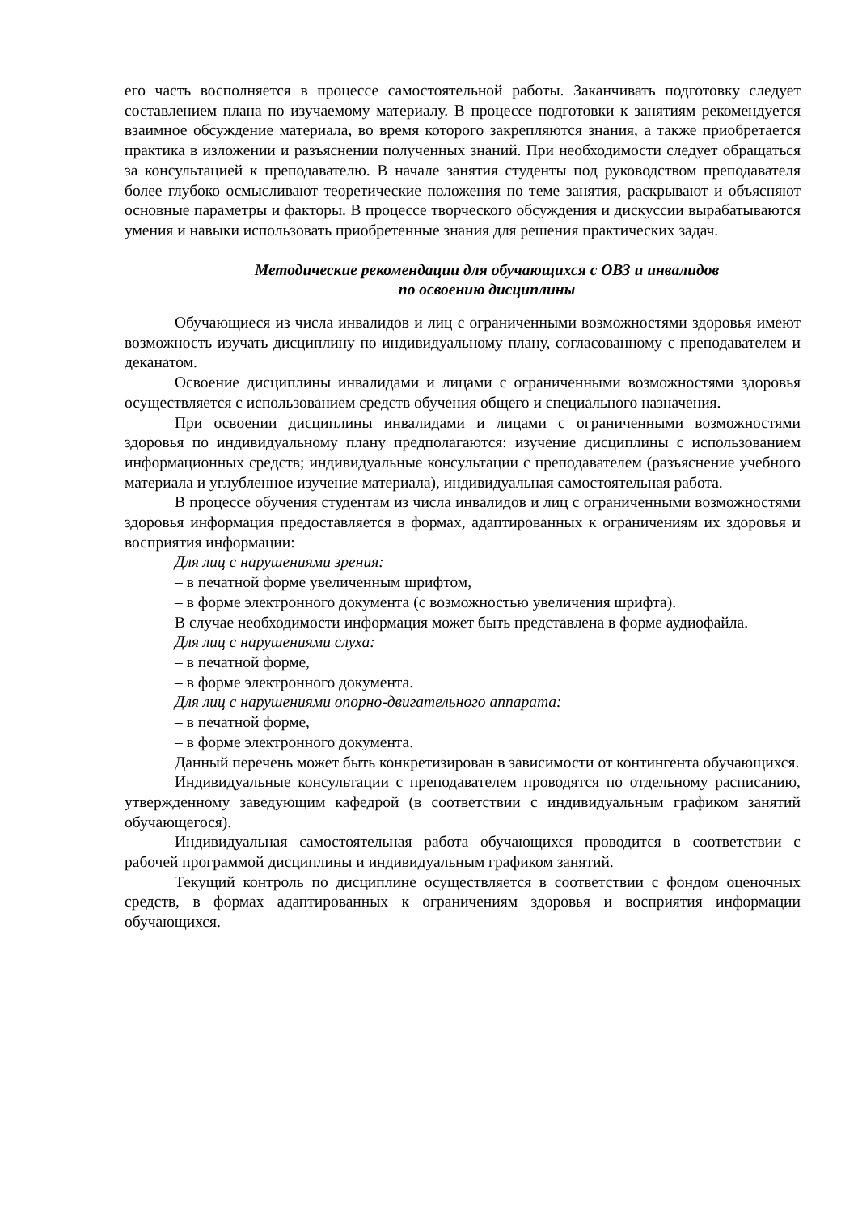его часть восполняется в процессе самостоятельной работы. Заканчивать подготовку следует составлением плана по изучаемому материалу. В процессе подготовки к занятиям рекомендуется взаимное обсуждение материала, во время которого закрепляются знания, а также приобретается практика в изложении и разъяснении полученных знаний. При необходимости следует обращаться за консультацией к преподавателю. В начале занятия студенты под руководством преподавателя более глубоко осмысливают теоретические положения по теме занятия, раскрывают и объясняют основные параметры и факторы. В процессе творческого обсуждения и дискуссии вырабатываются умения и навыки использовать приобретенные знания для решения практических задач.
Методические рекомендации для обучающихся с ОВЗ и инвалидов
по освоению дисциплины
Обучающиеся из числа инвалидов и лиц с ограниченными возможностями здоровья имеют возможность изучать дисциплину по индивидуальному плану, согласованному с преподавателем и деканатом.
Освоение дисциплины инвалидами и лицами с ограниченными возможностями здоровья осуществляется с использованием средств обучения общего и специального назначения.
При освоении дисциплины инвалидами и лицами с ограниченными возможностями здоровья по индивидуальному плану предполагаются: изучение дисциплины с использованием информационных средств; индивидуальные консультации с преподавателем (разъяснение учебного материала и углубленное изучение материала), индивидуальная самостоятельная работа.
В процессе обучения студентам из числа инвалидов и лиц с ограниченными возможностями здоровья информация предоставляется в формах, адаптированных к ограничениям их здоровья и восприятия информации:
Для лиц с нарушениями зрения:
– в печатной форме увеличенным шрифтом,
– в форме электронного документа (с возможностью увеличения шрифта).
В случае необходимости информация может быть представлена в форме аудиофайла.
Для лиц с нарушениями слуха:
– в печатной форме,
– в форме электронного документа.
Для лиц с нарушениями опорно-двигательного аппарата:
– в печатной форме,
– в форме электронного документа.
Данный перечень может быть конкретизирован в зависимости от контингента обучающихся.
Индивидуальные консультации с преподавателем проводятся по отдельному расписанию, утвержденному заведующим кафедрой (в соответствии с индивидуальным графиком занятий обучающегося).
Индивидуальная самостоятельная работа обучающихся проводится в соответствии с рабочей программой дисциплины и индивидуальным графиком занятий.
Текущий контроль по дисциплине осуществляется в соответствии с фондом оценочных средств, в формах адаптированных к ограничениям здоровья и восприятия информации обучающихся.